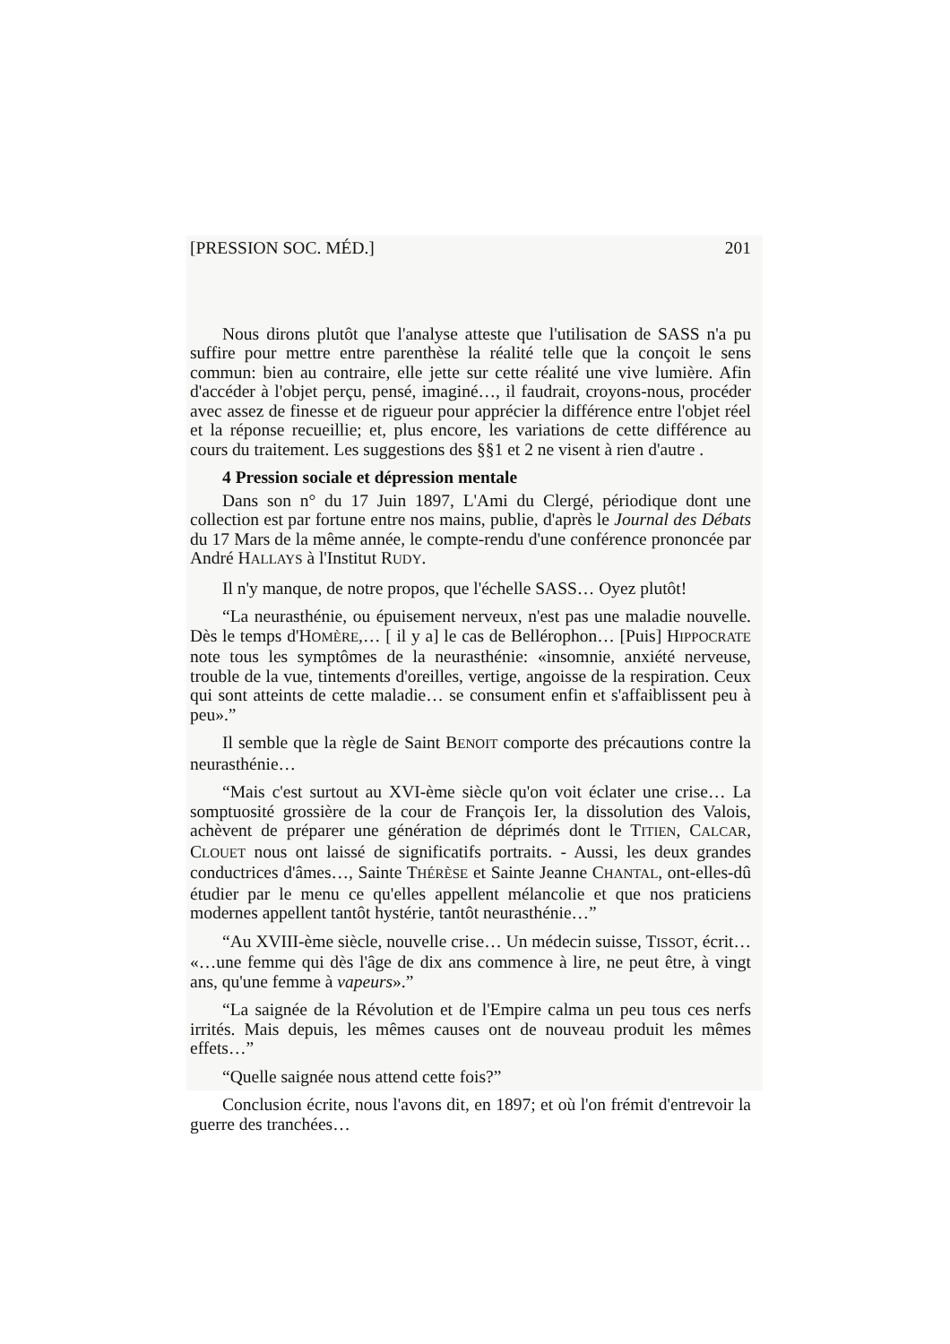[PRESSION SOC. MÉD.] 201
Nous dirons plutôt que l'analyse atteste que l'utilisation de SASS n'a pu suffire pour mettre entre parenthèse la réalité telle que la conçoit le sens commun: bien au contraire, elle jette sur cette réalité une vive lumière. Afin d'accéder à l'objet perçu, pensé, imaginé…, il faudrait, croyons-nous, procéder avec assez de finesse et de rigueur pour apprécier la différence entre l'objet réel et la réponse recueillie; et, plus encore, les variations de cette différence au cours du traitement. Les suggestions des §§1 et 2 ne visent à rien d'autre .
4 Pression sociale et dépression mentale
Dans son n° du 17 Juin 1897, L'Ami du Clergé, périodique dont une collection est par fortune entre nos mains, publie, d'après le Journal des Débats du 17 Mars de la même année, le compte-rendu d'une conférence prononcée par André HALLAYS à l'Institut RUDY.
Il n'y manque, de notre propos, que l'échelle SASS… Oyez plutôt!
“La neurasthénie, ou épuisement nerveux, n'est pas une maladie nouvelle. Dès le temps d'HOMÈRE,… [ il y a] le cas de Bellérophon… [Puis] HIPPOCRATE note tous les symptômes de la neurasthénie: «insomnie, anxiété nerveuse, trouble de la vue, tintements d'oreilles, vertige, angoisse de la respiration. Ceux qui sont atteints de cette maladie… se consument enfin et s'affaiblissent peu à peu».”
Il semble que la règle de Saint BENOIT comporte des précautions contre la neurasthénie…
“Mais c'est surtout au XVI-ème siècle qu'on voit éclater une crise… La somptuosité grossière de la cour de François Ier, la dissolution des Valois, achèvent de préparer une génération de déprimés dont le TITIEN, CALCAR, CLOUET nous ont laissé de significatifs portraits. - Aussi, les deux grandes conductrices d'âmes…, Sainte THÉRÈSE et Sainte Jeanne CHANTAL, ont-elles-dû étudier par le menu ce qu'elles appellent mélancolie et que nos praticiens modernes appellent tantôt hystérie, tantôt neurasthénie…”
“Au XVIII-ème siècle, nouvelle crise… Un médecin suisse, TISSOT, écrit… «…une femme qui dès l'âge de dix ans commence à lire, ne peut être, à vingt ans, qu'une femme à vapeurs».”
“La saignée de la Révolution et de l'Empire calma un peu tous ces nerfs irrités. Mais depuis, les mêmes causes ont de nouveau produit les mêmes effets…”
“Quelle saignée nous attend cette fois?”
Conclusion écrite, nous l'avons dit, en 1897; et où l'on frémit d'entrevoir la guerre des tranchées…